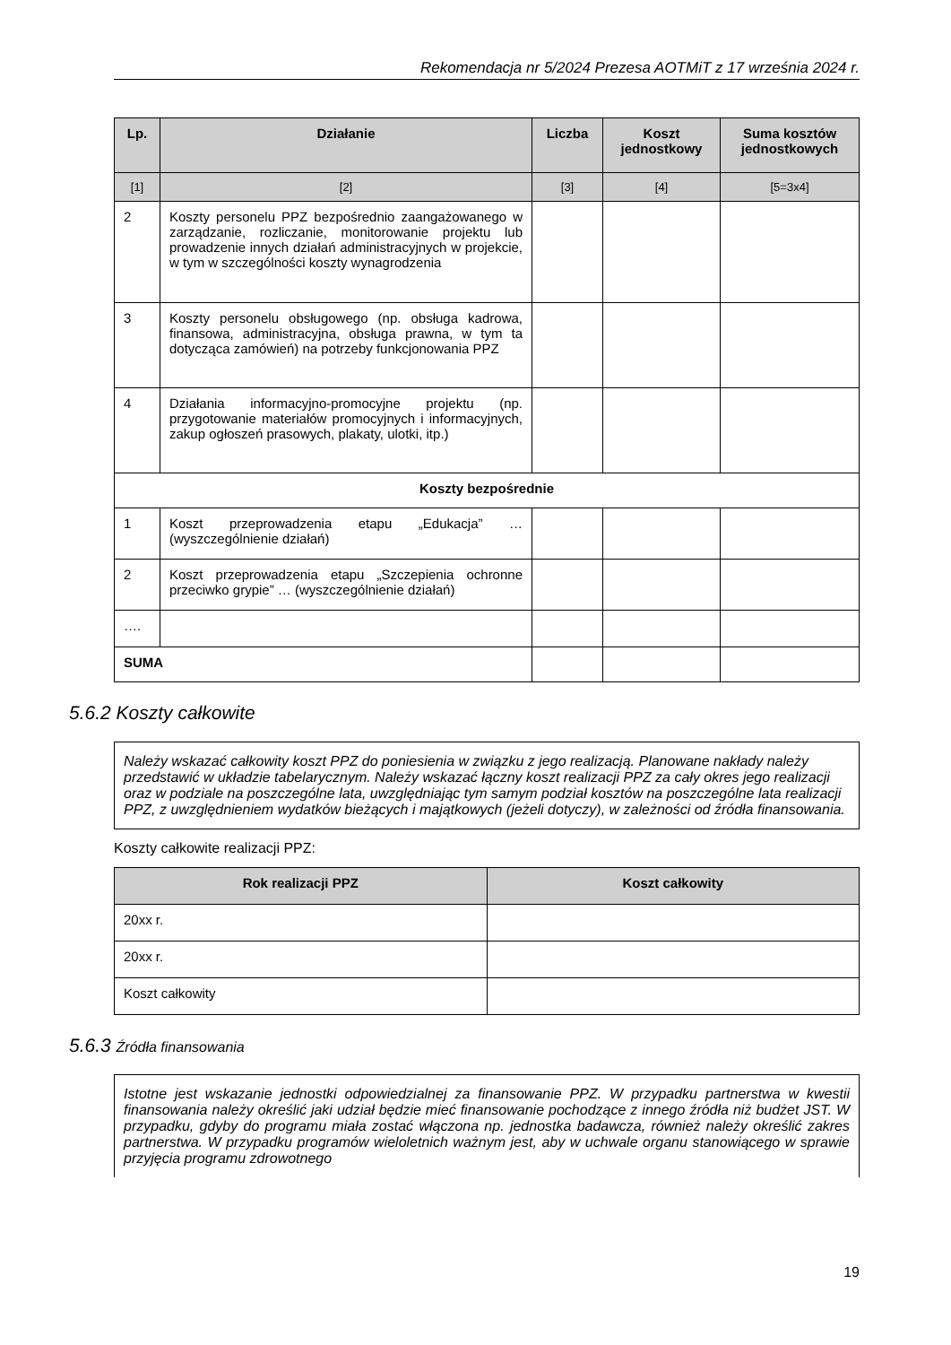Rekomendacja nr 5/2024 Prezesa AOTMiT z 17 września 2024 r.
| Lp. | Działanie | Liczba | Koszt jednostkowy | Suma kosztów jednostkowych |
| --- | --- | --- | --- | --- |
| [1] | [2] | [3] | [4] | [5=3x4] |
| 2 | Koszty personelu PPZ bezpośrednio zaangażowanego w zarządzanie, rozliczanie, monitorowanie projektu lub prowadzenie innych działań administracyjnych w projekcie, w tym w szczególności koszty wynagrodzenia | | | |
| 3 | Koszty personelu obsługowego (np. obsługa kadrowa, finansowa, administracyjna, obsługa prawna, w tym ta dotycząca zamówień) na potrzeby funkcjonowania PPZ | | | |
| 4 | Działania informacyjno-promocyjne projektu (np. przygotowanie materiałów promocyjnych i informacyjnych, zakup ogłoszeń prasowych, plakaty, ulotki, itp.) | | | |
| Koszty bezpośrednie | | | | |
| 1 | Koszt przeprowadzenia etapu „Edukacja” … (wyszczególnienie działań) | | | |
| 2 | Koszt przeprowadzenia etapu „Szczepienia ochronne przeciwko grypie” … (wyszczególnienie działań) | | | |
| …. | | | | |
| SUMA | | | | |
5.6.2 Koszty całkowite
Należy wskazać całkowity koszt PPZ do poniesienia w związku z jego realizacją. Planowane nakłady należy przedstawić w układzie tabelarycznym. Należy wskazać łączny koszt realizacji PPZ za cały okres jego realizacji oraz w podziale na poszczególne lata, uwzględniając tym samym podział kosztów na poszczególne lata realizacji PPZ, z uwzględnieniem wydatków bieżących i majątkowych (jeżeli dotyczy), w zależności od źródła finansowania.
Koszty całkowite realizacji PPZ:
| Rok realizacji PPZ | Koszt całkowity |
| --- | --- |
| 20xx r. | |
| 20xx r. | |
| Koszt całkowity | |
5.6.3 Źródła finansowania
Istotne jest wskazanie jednostki odpowiedzialnej za finansowanie PPZ. W przypadku partnerstwa w kwestii finansowania należy określić jaki udział będzie mieć finansowanie pochodzące z innego źródła niż budżet JST. W przypadku, gdyby do programu miała zostać włączona np. jednostka badawcza, również należy określić zakres partnerstwa. W przypadku programów wieloletnich ważnym jest, aby w uchwale organu stanowiącego w sprawie przyjęcia programu zdrowotnego
19